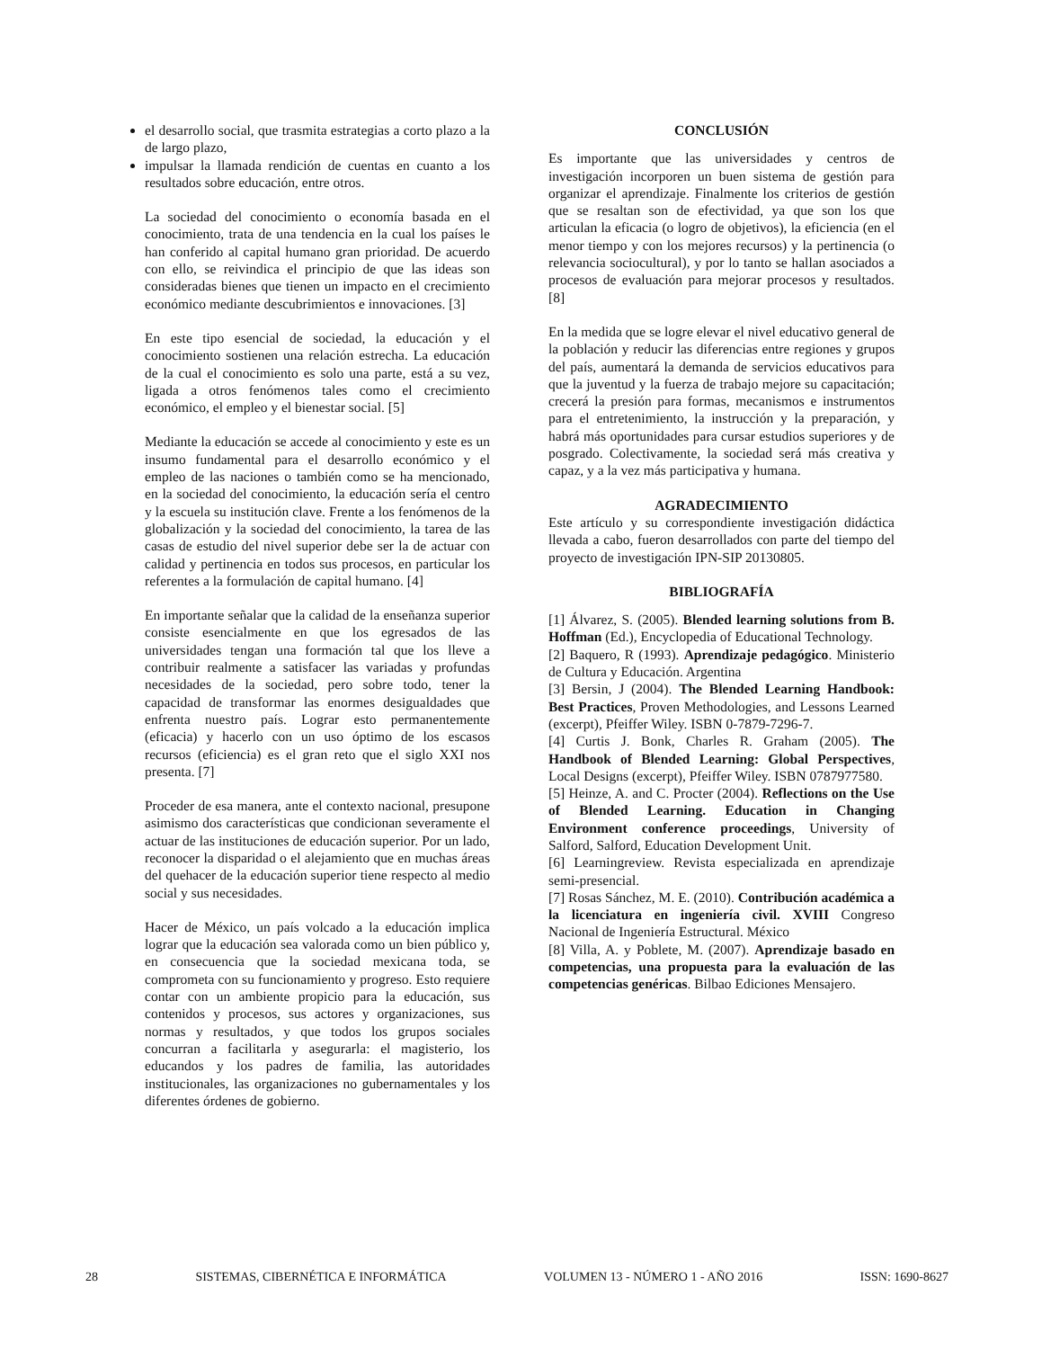el desarrollo social, que trasmita estrategias a corto plazo a la de largo plazo,
impulsar la llamada rendición de cuentas en cuanto a los resultados sobre educación, entre otros.
La sociedad del conocimiento o economía basada en el conocimiento, trata de una tendencia en la cual los países le han conferido al capital humano gran prioridad. De acuerdo con ello, se reivindica el principio de que las ideas son consideradas bienes que tienen un impacto en el crecimiento económico mediante descubrimientos e innovaciones. [3]
En este tipo esencial de sociedad, la educación y el conocimiento sostienen una relación estrecha. La educación de la cual el conocimiento es solo una parte, está a su vez, ligada a otros fenómenos tales como el crecimiento económico, el empleo y el bienestar social. [5]
Mediante la educación se accede al conocimiento y este es un insumo fundamental para el desarrollo económico y el empleo de las naciones o también como se ha mencionado, en la sociedad del conocimiento, la educación sería el centro y la escuela su institución clave. Frente a los fenómenos de la globalización y la sociedad del conocimiento, la tarea de las casas de estudio del nivel superior debe ser la de actuar con calidad y pertinencia en todos sus procesos, en particular los referentes a la formulación de capital humano. [4]
En importante señalar que la calidad de la enseñanza superior consiste esencialmente en que los egresados de las universidades tengan una formación tal que los lleve a contribuir realmente a satisfacer las variadas y profundas necesidades de la sociedad, pero sobre todo, tener la capacidad de transformar las enormes desigualdades que enfrenta nuestro país. Lograr esto permanentemente (eficacia) y hacerlo con un uso óptimo de los escasos recursos (eficiencia) es el gran reto que el siglo XXI nos presenta. [7]
Proceder de esa manera, ante el contexto nacional, presupone asimismo dos características que condicionan severamente el actuar de las instituciones de educación superior. Por un lado, reconocer la disparidad o el alejamiento que en muchas áreas del quehacer de la educación superior tiene respecto al medio social y sus necesidades.
Hacer de México, un país volcado a la educación implica lograr que la educación sea valorada como un bien público y, en consecuencia que la sociedad mexicana toda, se comprometa con su funcionamiento y progreso. Esto requiere contar con un ambiente propicio para la educación, sus contenidos y procesos, sus actores y organizaciones, sus normas y resultados, y que todos los grupos sociales concurran a facilitarla y asegurarla: el magisterio, los educandos y los padres de familia, las autoridades institucionales, las organizaciones no gubernamentales y los diferentes órdenes de gobierno.
CONCLUSIÓN
Es importante que las universidades y centros de investigación incorporen un buen sistema de gestión para organizar el aprendizaje. Finalmente los criterios de gestión que se resaltan son de efectividad, ya que son los que articulan la eficacia (o logro de objetivos), la eficiencia (en el menor tiempo y con los mejores recursos) y la pertinencia (o relevancia sociocultural), y por lo tanto se hallan asociados a procesos de evaluación para mejorar procesos y resultados. [8]
En la medida que se logre elevar el nivel educativo general de la población y reducir las diferencias entre regiones y grupos del país, aumentará la demanda de servicios educativos para que la juventud y la fuerza de trabajo mejore su capacitación; crecerá la presión para formas, mecanismos e instrumentos para el entretenimiento, la instrucción y la preparación, y habrá más oportunidades para cursar estudios superiores y de posgrado. Colectivamente, la sociedad será más creativa y capaz, y a la vez más participativa y humana.
AGRADECIMIENTO
Este artículo y su correspondiente investigación didáctica llevada a cabo, fueron desarrollados con parte del tiempo del proyecto de investigación IPN-SIP 20130805.
BIBLIOGRAFÍA
[1] Álvarez, S. (2005). Blended learning solutions from B. Hoffman (Ed.), Encyclopedia of Educational Technology.
[2] Baquero, R (1993). Aprendizaje pedagógico. Ministerio de Cultura y Educación. Argentina
[3] Bersin, J (2004). The Blended Learning Handbook: Best Practices, Proven Methodologies, and Lessons Learned (excerpt), Pfeiffer Wiley. ISBN 0-7879-7296-7.
[4] Curtis J. Bonk, Charles R. Graham (2005). The Handbook of Blended Learning: Global Perspectives, Local Designs (excerpt), Pfeiffer Wiley. ISBN 0787977580.
[5] Heinze, A. and C. Procter (2004). Reflections on the Use of Blended Learning. Education in Changing Environment conference proceedings, University of Salford, Salford, Education Development Unit.
[6] Learningreview. Revista especializada en aprendizaje semi-presencial.
[7] Rosas Sánchez, M. E. (2010). Contribución académica a la licenciatura en ingeniería civil. XVIII Congreso Nacional de Ingeniería Estructural. México
[8] Villa, A. y Poblete, M. (2007). Aprendizaje basado en competencias, una propuesta para la evaluación de las competencias genéricas. Bilbao Ediciones Mensajero.
28 SISTEMAS, CIBERNÉTICA E INFORMÁTICA VOLUMEN 13 - NÚMERO 1 - AÑO 2016 ISSN: 1690-8627